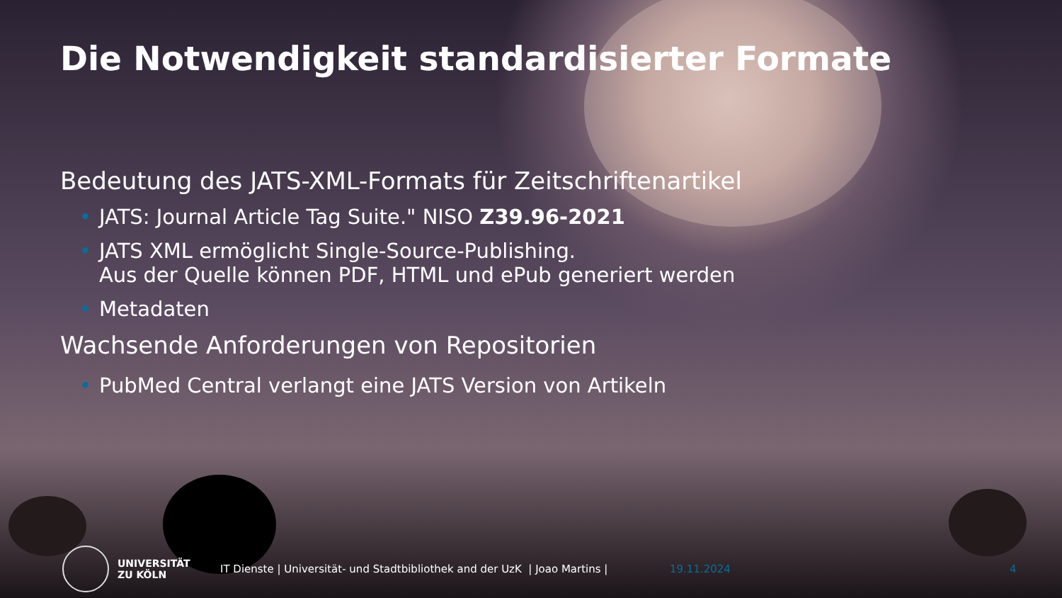Die Notwendigkeit standardisierter Formate
Bedeutung des JATS-XML-Formats für Zeitschriftenartikel
• JATS: Journal Article Tag Suite." NISO Z39.96-2021
• JATS XML ermöglicht Single-Source-Publishing.
Aus der Quelle können PDF, HTML und ePub generiert werden
• Metadaten
Wachsende Anforderungen von Repositorien
• PubMed Central verlangt eine JATS Version von Artikeln
UNIVERSITÄT
ZU KÖLN
IT Dienste | Universität- und Stadtbibliothek and der UzK | Joao Martins |
19.11.2024 4